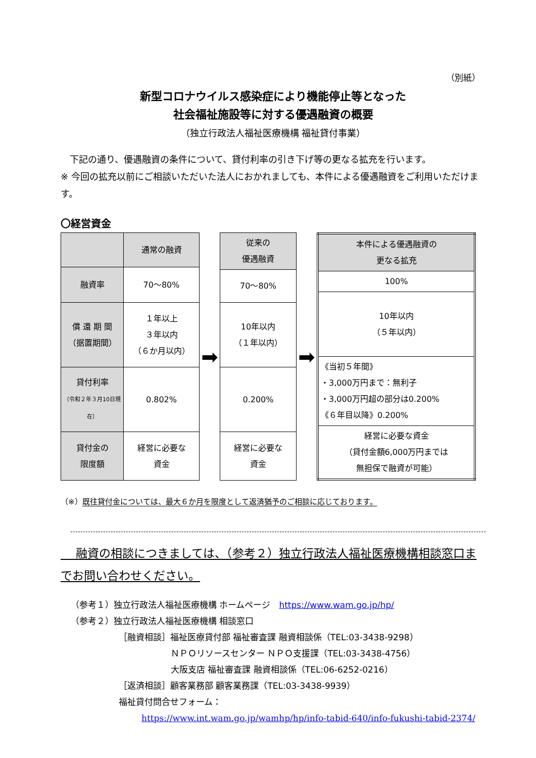（別紙）
新型コロナウイルス感染症により機能停止等となった
社会福祉施設等に対する優遇融資の概要
（独立行政法人福祉医療機構 福祉貸付事業）
　下記の通り、優遇融資の条件について、貸付利率の引き下げ等の更なる拡充を行います。
※ 今回の拡充以前にご相談いただいた法人におかれましても、本件による優遇融資をご利用いただけます。
〇経営資金
| | 通常の融資 |
| 融資率 | 70～80% |
| 償 還 期 間 （据置期間） | １年以上 ３年以内 （６か月以内） |
| 貸付利率 （令和２年３月10日現在） | 0.802% |
| 貸付金の 限度額 | 経営に必要な 資金 |
➡
| 従来の 優遇融資 |
| 70～80% |
| 10年以内 （１年以内） |
| 0.200% |
| 経営に必要な 資金 |
➡
| 本件による優遇融資の 更なる拡充 |
| 100% |
| 10年以内 （５年以内） |
| 《当初５年間》 ・3,000万円まで：無利子 ・3,000万円超の部分は0.200% 《６年目以降》0.200% |
| 経営に必要な資金 （貸付金額6,000万円までは 無担保で融資が可能） |
（※）既往貸付金については、最大６か月を限度として返済猶予のご相談に応じております。
　 融資の相談につきましては、（参考２）独立行政法人福祉医療機構相談窓口までお問い合わせください。
（参考１）独立行政法人福祉医療機構 ホームページ　https://www.wam.go.jp/hp/
（参考２）独立行政法人福祉医療機構 相談窓口
［融資相談］福祉医療貸付部 福祉審査課 融資相談係（TEL:03-3438-9298）
ＮＰＯリソースセンター ＮＰＯ支援課（TEL:03-3438-4756）
大阪支店 福祉審査課 融資相談係（TEL:06-6252-0216）
［返済相談］顧客業務部 顧客業務課（TEL:03-3438-9939）
福祉貸付問合せフォーム：
https://www.int.wam.go.jp/wamhp/hp/info-tabid-640/info-fukushi-tabid-2374/